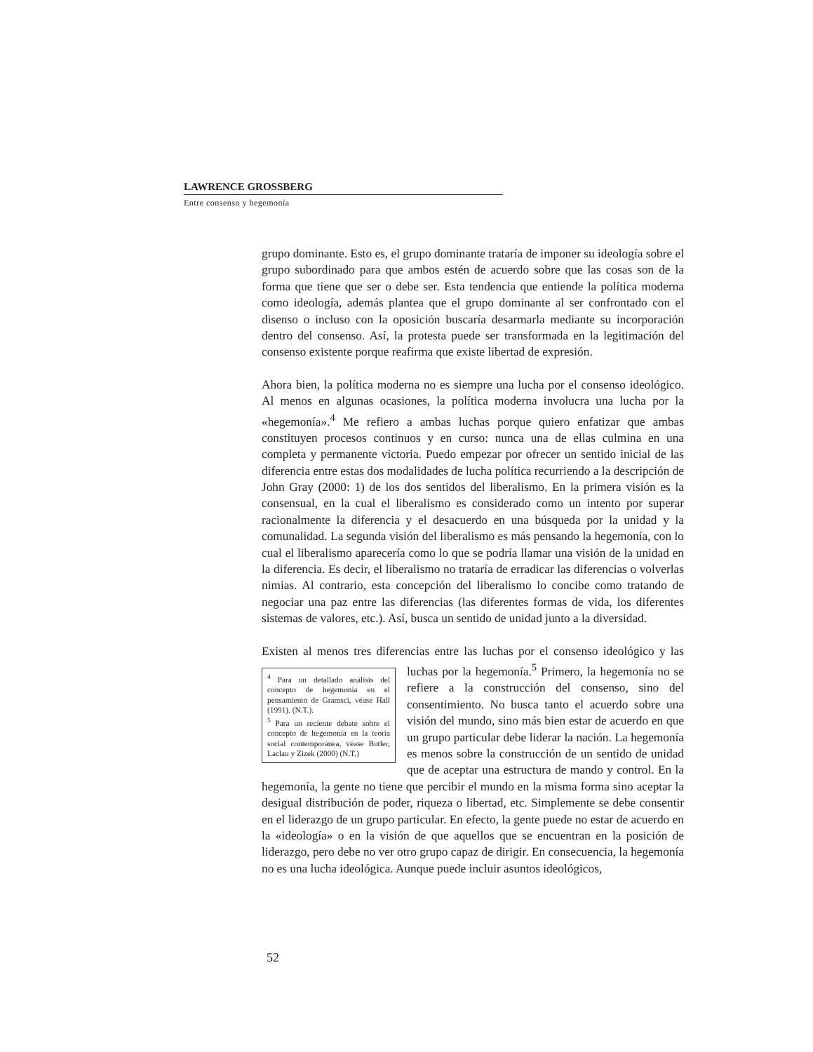LAWRENCE GROSSBERG
Entre consenso y hegemonía
grupo dominante. Esto es, el grupo dominante trataría de imponer su ideología sobre el grupo subordinado para que ambos estén de acuerdo sobre que las cosas son de la forma que tiene que ser o debe ser. Esta tendencia que entiende la política moderna como ideología, además plantea que el grupo dominante al ser confrontado con el disenso o incluso con la oposición buscaría desarmarla mediante su incorporación dentro del consenso. Así, la protesta puede ser transformada en la legitimación del consenso existente porque reafirma que existe libertad de expresión.
Ahora bien, la política moderna no es siempre una lucha por el consenso ideológico. Al menos en algunas ocasiones, la política moderna involucra una lucha por la «hegemonía».<sup>4</sup> Me refiero a ambas luchas porque quiero enfatizar que ambas constituyen procesos continuos y en curso: nunca una de ellas culmina en una completa y permanente victoria. Puedo empezar por ofrecer un sentido inicial de las diferencia entre estas dos modalidades de lucha política recurriendo a la descripción de John Gray (2000: 1) de los dos sentidos del liberalismo. En la primera visión es la consensual, en la cual el liberalismo es considerado como un intento por superar racionalmente la diferencia y el desacuerdo en una búsqueda por la unidad y la comunalidad. La segunda visión del liberalismo es más pensando la hegemonía, con lo cual el liberalismo aparecería como lo que se podría llamar una visión de la unidad en la diferencia. Es decir, el liberalismo no trataría de erradicar las diferencias o volverlas nimias. Al contrario, esta concepción del liberalismo lo concibe como tratando de negociar una paz entre las diferencias (las diferentes formas de vida, los diferentes sistemas de valores, etc.). Así, busca un sentido de unidad junto a la diversidad.
Existen al menos tres diferencias entre las luchas por el consenso ideológico y las <sup>4</sup> Para un detallado análisis del concepto de hegemonía en el pensamiento de Gramsci, véase Hall (1991). (N.T.).
<sup>5</sup> Para un reciente debate sobre el concepto de hegemonía en la teoría social contemporánea, véase Butler, Laclau y Zizek (2000) (N.T.) luchas por la hegemonía.<sup>5</sup> Primero, la hegemonía no se refiere a la construcción del consenso, sino del consentimiento. No busca tanto el acuerdo sobre una visión del mundo, sino más bien estar de acuerdo en que un grupo particular debe liderar la nación. La hegemonía es menos sobre la construcción de un sentido de unidad que de aceptar una estructura de mando y control. En la hegemonía, la gente no tiene que percibir el mundo en la misma forma sino aceptar la desigual distribución de poder, riqueza o libertad, etc. Simplemente se debe consentir en el liderazgo de un grupo particular. En efecto, la gente puede no estar de acuerdo en la «ideología» o en la visión de que aquellos que se encuentran en la posición de liderazgo, pero debe no ver otro grupo capaz de dirigir. En consecuencia, la hegemonía no es una lucha ideológica. Aunque puede incluir asuntos ideológicos,
52